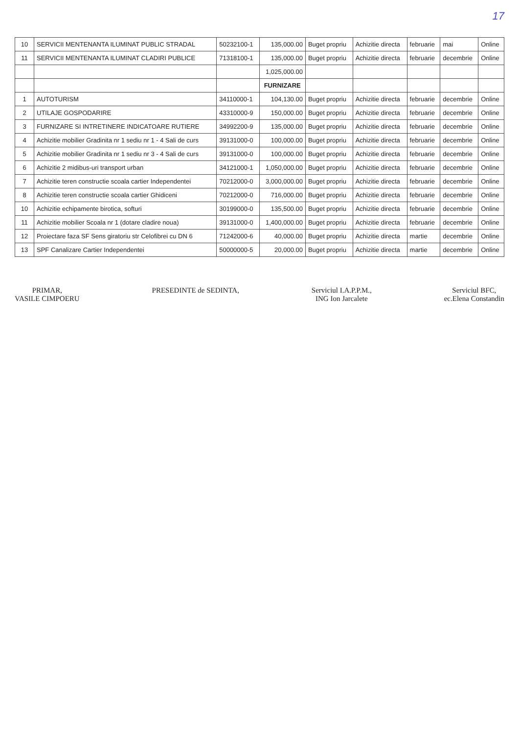17
| 10 | SERVICII MENTENANTA ILUMINAT PUBLIC STRADAL | 50232100-1 | 135,000.00 | Buget propriu | Achizitie directa | februarie | mai | Online |
| 11 | SERVICII MENTENANTA ILUMINAT CLADIRI PUBLICE | 71318100-1 | 135,000.00 | Buget propriu | Achizitie directa | februarie | decembrie | Online |
| | | | 1,025,000.00 | | | | | |
| | | | FURNIZARE | | | | | |
| 1 | AUTOTURISM | 34110000-1 | 104,130.00 | Buget propriu | Achizitie directa | februarie | decembrie | Online |
| 2 | UTILAJE GOSPODARIRE | 43310000-9 | 150,000.00 | Buget propriu | Achizitie directa | februarie | decembrie | Online |
| 3 | FURNIZARE SI INTRETINERE INDICATOARE RUTIERE | 34992200-9 | 135,000.00 | Buget propriu | Achizitie directa | februarie | decembrie | Online |
| 4 | Achizitie mobilier Gradinita nr 1 sediu nr 1 - 4 Sali de curs | 39131000-0 | 100,000.00 | Buget propriu | Achizitie directa | februarie | decembrie | Online |
| 5 | Achizitie mobilier Gradinita nr 1 sediu nr 3 - 4 Sali de curs | 39131000-0 | 100,000.00 | Buget propriu | Achizitie directa | februarie | decembrie | Online |
| 6 | Achizitie 2 midibus-uri transport urban | 34121000-1 | 1,050,000.00 | Buget propriu | Achizitie directa | februarie | decembrie | Online |
| 7 | Achizitie teren constructie scoala cartier Independentei | 70212000-0 | 3,000,000.00 | Buget propriu | Achizitie directa | februarie | decembrie | Online |
| 8 | Achizitie teren constructie scoala cartier Ghidiceni | 70212000-0 | 716,000.00 | Buget propriu | Achizitie directa | februarie | decembrie | Online |
| 10 | Achizitie echipamente birotica, softuri | 30199000-0 | 135,500.00 | Buget propriu | Achizitie directa | februarie | decembrie | Online |
| 11 | Achizitie mobilier Scoala nr 1 (dotare cladire noua) | 39131000-0 | 1,400,000.00 | Buget propriu | Achizitie directa | februarie | decembrie | Online |
| 12 | Proiectare faza SF Sens giratoriu str Celofibrei cu DN 6 | 71242000-6 | 40,000.00 | Buget propriu | Achizitie directa | martie | decembrie | Online |
| 13 | SPF Canalizare Cartier Independentei | 50000000-5 | 20,000.00 | Buget propriu | Achizitie directa | martie | decembrie | Online |
PRIMAR,
VASILE CIMPOERU
PRESEDINTE de SEDINTA, Serviciul I.A.P.P.M.,
ING Ion Jarcalete
Serviciul BFC,
ec.Elena Constandin